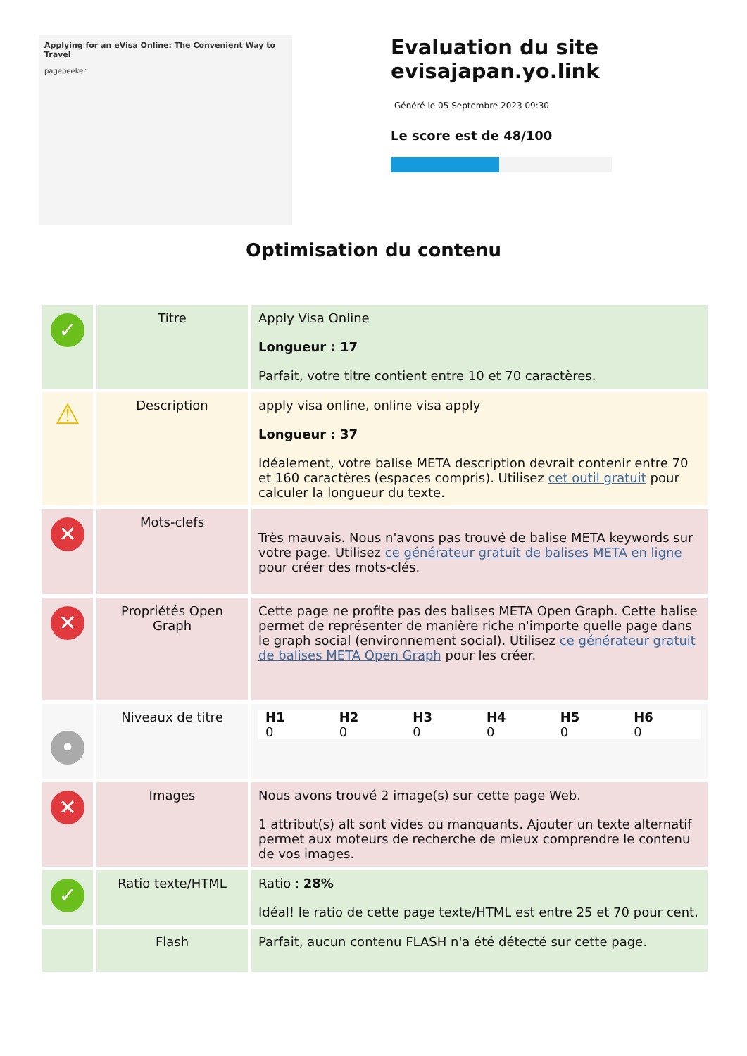Applying for an eVisa Online: The Convenient Way to Travel
pagepeeker
Evaluation du site evisajapan.yo.link
Généré le 05 Septembre 2023 09:30
Le score est de 48/100
Optimisation du contenu
| ✓ | Titre | Apply Visa Online Longueur : 17 Parfait, votre titre contient entre 10 et 70 caractères. |
| ⚠ | Description | apply visa online, online visa apply Longueur : 37 Idéalement, votre balise META description devrait contenir entre 70 et 160 caractères (espaces compris). Utilisez cet outil gratuit pour calculer la longueur du texte. |
| ✕ | Mots-clefs | Très mauvais. Nous n'avons pas trouvé de balise META keywords sur votre page. Utilisez ce générateur gratuit de balises META en ligne pour créer des mots-clés. |
| ✕ | Propriétés Open Graph | Cette page ne profite pas des balises META Open Graph. Cette balise permet de représenter de manière riche n'importe quelle page dans le graph social (environnement social). Utilisez ce générateur gratuit de balises META Open Graph pour les créer. |
| • | Niveaux de titre | / H1 / H2 / H3 / H4 / H5 / H6 / / --- / --- / --- / --- / --- / --- / / 0 / 0 / 0 / 0 / 0 / 0 / |
| ✕ | Images | Nous avons trouvé 2 image(s) sur cette page Web. 1 attribut(s) alt sont vides ou manquants. Ajouter un texte alternatif permet aux moteurs de recherche de mieux comprendre le contenu de vos images. |
| ✓ | Ratio texte/HTML | Ratio : 28% Idéal! le ratio de cette page texte/HTML est entre 25 et 70 pour cent. |
| | Flash | Parfait, aucun contenu FLASH n'a été détecté sur cette page. |